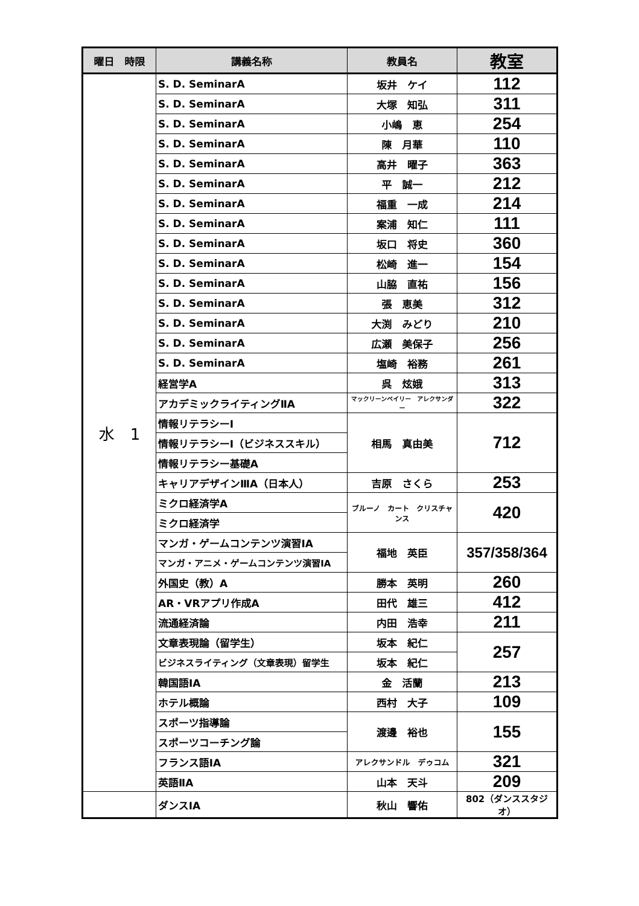| 曜日 時限 | 講義名称 | 教員名 | 教室 |
| --- | --- | --- | --- |
| 水 1 | S. D. SeminarA | 坂井 ケイ | 112 |
| | S. D. SeminarA | 大塚 知弘 | 311 |
| | S. D. SeminarA | 小嶋 恵 | 254 |
| | S. D. SeminarA | 陳 月華 | 110 |
| | S. D. SeminarA | 高井 曜子 | 363 |
| | S. D. SeminarA | 平 誠一 | 212 |
| | S. D. SeminarA | 福重 一成 | 214 |
| | S. D. SeminarA | 案浦 知仁 | 111 |
| | S. D. SeminarA | 坂口 将史 | 360 |
| | S. D. SeminarA | 松崎 進一 | 154 |
| | S. D. SeminarA | 山脇 直祐 | 156 |
| | S. D. SeminarA | 張 恵美 | 312 |
| | S. D. SeminarA | 大渕 みどり | 210 |
| | S. D. SeminarA | 広瀬 美保子 | 256 |
| | S. D. SeminarA | 塩崎 裕務 | 261 |
| | 経営学A | 呉 炫娥 | 313 |
| | アカデミックライティングⅡA | マックリーンベイリー アレクサンダー | 322 |
| | 情報リテラシーⅠ | 相馬 真由美 | 712 |
| | 情報リテラシーⅠ（ビジネススキル） | | |
| | 情報リテラシー基礎A | | |
| | キャリアデザインⅢA（日本人） | 吉原 さくら | 253 |
| | ミクロ経済学A | ブルーノ カート クリスチャンス | 420 |
| | ミクロ経済学 | | |
| | マンガ・ゲームコンテンツ演習ⅠA | 福地 英臣 | 357/358/364 |
| | マンガ・アニメ・ゲームコンテンツ演習ⅠA | | |
| | 外国史（教）A | 勝本 英明 | 260 |
| | AR・VRアプリ作成A | 田代 雄三 | 412 |
| | 流通経済論 | 内田 浩幸 | 211 |
| | 文章表現論（留学生） | 坂本 紀仁 | 257 |
| | ビジネスライティング（文章表現）留学生 | 坂本 紀仁 | |
| | 韓国語ⅠA | 金 活蘭 | 213 |
| | ホテル概論 | 西村 大子 | 109 |
| | スポーツ指導論 | 渡邊 裕也 | 155 |
| | スポーツコーチング論 | | |
| | フランス語ⅠA | アレクサンドル デゥコム | 321 |
| | 英語ⅡA | 山本 天斗 | 209 |
| | ダンスⅠA | 秋山 響佑 | 802（ダンススタジオ） |